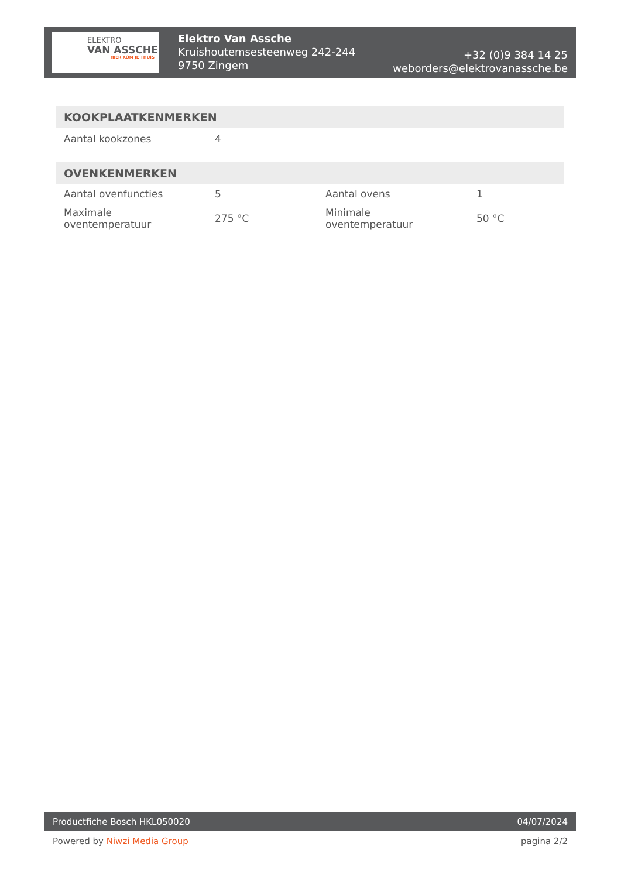ELEKTRO
VAN ASSCHE
HIER KOM JE THUIS
Elektro Van Assche
Kruishoutemsesteenweg 242-244
9750 Zingem
+32 (0)9 384 14 25
weborders@elektrovanassche.be
| KOOKPLAATKENMERKEN | | | |
| --- | --- | --- | --- |
| Aantal kookzones | 4 | | |
| OVENKENMERKEN | | | |
| --- | --- | --- | --- |
| Aantal ovenfuncties | 5 | Aantal ovens | 1 |
| Maximale oventemperatuur | 275 °C | Minimale oventemperatuur | 50 °C |
Productfiche Bosch HKL050020 04/07/2024
Powered by Niwzi Media Group pagina 2/2